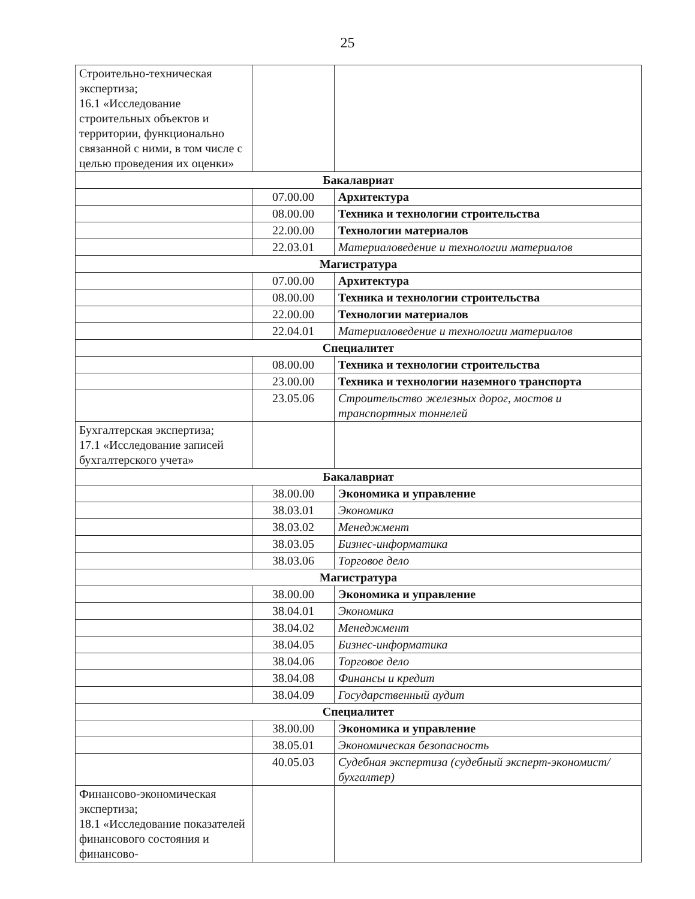25
| Строительно-техническая экспертиза; 16.1 «Исследование строительных объектов и территории, функционально связанной с ними, в том числе с целью проведения их оценки» | | |
| Бакалавриат | | |
| | 07.00.00 | Архитектура |
| | 08.00.00 | Техника и технологии строительства |
| | 22.00.00 | Технологии материалов |
| | 22.03.01 | Материаловедение и технологии материалов |
| Магистратура | | |
| | 07.00.00 | Архитектура |
| | 08.00.00 | Техника и технологии строительства |
| | 22.00.00 | Технологии материалов |
| | 22.04.01 | Материаловедение и технологии материалов |
| Специалитет | | |
| | 08.00.00 | Техника и технологии строительства |
| | 23.00.00 | Техника и технологии наземного транспорта |
| | 23.05.06 | Строительство железных дорог, мостов и транспортных тоннелей |
| Бухгалтерская экспертиза; 17.1 «Исследование записей бухгалтерского учета» | | |
| Бакалавриат | | |
| | 38.00.00 | Экономика и управление |
| | 38.03.01 | Экономика |
| | 38.03.02 | Менеджмент |
| | 38.03.05 | Бизнес-информатика |
| | 38.03.06 | Торговое дело |
| Магистратура | | |
| | 38.00.00 | Экономика и управление |
| | 38.04.01 | Экономика |
| | 38.04.02 | Менеджмент |
| | 38.04.05 | Бизнес-информатика |
| | 38.04.06 | Торговое дело |
| | 38.04.08 | Финансы и кредит |
| | 38.04.09 | Государственный аудит |
| Специалитет | | |
| | 38.00.00 | Экономика и управление |
| | 38.05.01 | Экономическая безопасность |
| | 40.05.03 | Судебная экспертиза (судебный эксперт-экономист/бухгалтер) |
| Финансово-экономическая экспертиза; 18.1 «Исследование показателей финансового состояния и финансово- | | |